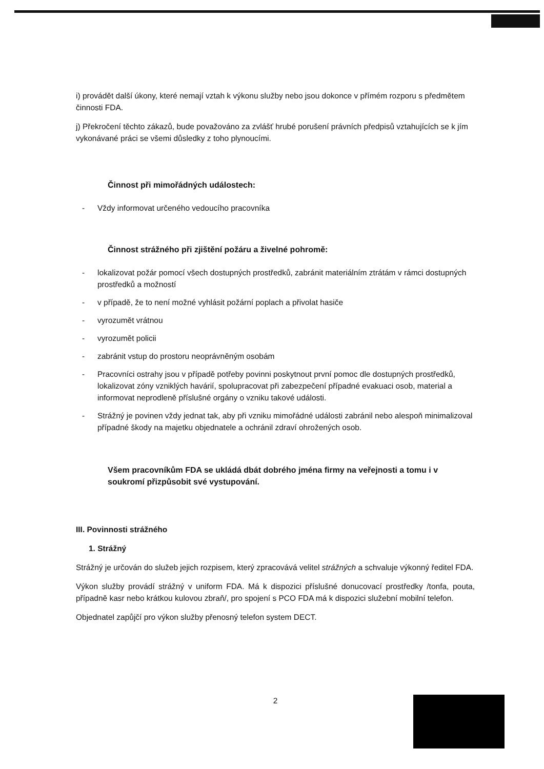i) provádět další úkony, které nemají vztah k výkonu služby nebo jsou dokonce v přímém rozporu s předmětem činnosti FDA.
j) Překročení těchto zákazů, bude považováno za zvlášť hrubé porušení právních předpisů vztahujících se k jím vykonávané práci se všemi důsledky z toho plynoucími.
Činnost při mimořádných událostech:
- Vždy informovat určeného vedoucího pracovníka
Činnost strážného při zjištění požáru a živelné pohromě:
- lokalizovat požár pomocí všech dostupných prostředků, zabránit materiálním ztrátám v rámci dostupných prostředků a možností
- v případě, že to není možné vyhlásit požární poplach a přivolat hasiče
- vyrozumět vrátnou
- vyrozumět policii
- zabránit vstup do prostoru neoprávněným osobám
- Pracovníci ostrahy jsou v případě potřeby povinni poskytnout první pomoc dle dostupných prostředků, lokalizovat zóny vzniklých havárií, spolupracovat při zabezpečení případné evakuaci osob, material a informovat neprodleně příslušné orgány o vzniku takové události.
- Strážný je povinen vždy jednat tak, aby při vzniku mimořádné události zabránil nebo alespoň minimalizoval případné škody na majetku objednatele a ochránil zdraví ohrožených osob.
Všem pracovníkům FDA se ukládá dbát dobrého jména firmy na veřejnosti a tomu i v soukromí přizpůsobit své vystupování.
III. Povinnosti strážného
1. Strážný
Strážný je určován do služeb jejich rozpisem, který zpracovává velitel strážných a schvaluje výkonný ředitel FDA.
Výkon služby provádí strážný v uniform FDA. Má k dispozici příslušné donucovací prostředky /tonfa, pouta, případně kasr nebo krátkou kulovou zbraň/, pro spojení s PCO FDA má k dispozici služební mobilní telefon.
Objednatel zapůjčí pro výkon služby přenosný telefon system DECT.
2